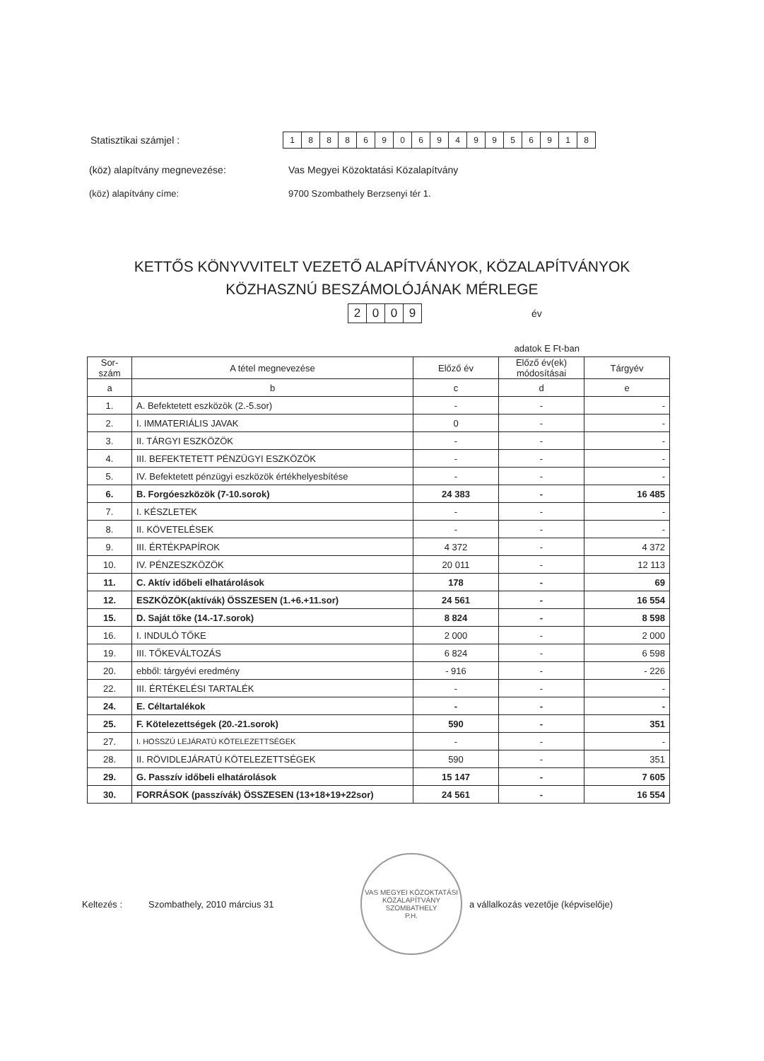Statisztikai számjel :
18886906949956918
(köz) alapítvány megnevezése: Vas Megyei Közoktatási Közalapítvány
(köz) alapítvány címe: 9700 Szombathely Berzsenyi tér 1.
KETTŐS KÖNYVVITELT VEZETŐ ALAPÍTVÁNYOK, KÖZALAPÍTVÁNYOK
KÖZHASZNÚ BESZÁMOLÓJÁNAK MÉRLEGE
2009
év
adatok E Ft-ban
| Sor- szám | A tétel megnevezése | Előző év | Előző év(ek) módosításai | Tárgyév |
| --- | --- | --- | --- | --- |
| a | b | c | d | e |
| 1. | A. Befektetett eszközök (2.-5.sor) | - | - | - |
| 2. | I. IMMATERIÁLIS JAVAK | 0 | - | - |
| 3. | II. TÁRGYI ESZKÖZÖK | - | - | - |
| 4. | III. BEFEKTETETT PÉNZÜGYI ESZKÖZÖK | - | - | - |
| 5. | IV. Befektetett pénzügyi eszközök értékhelyesbítése | - | - | - |
| 6. | B. Forgóeszközök (7-10.sorok) | 24 383 | - | 16 485 |
| 7. | I. KÉSZLETEK | - | - | - |
| 8. | II. KÖVETELÉSEK | - | - | - |
| 9. | III. ÉRTÉKPAPÍROK | 4 372 | - | 4 372 |
| 10. | IV. PÉNZESZKÖZÖK | 20 011 | - | 12 113 |
| 11. | C. Aktív időbeli elhatárolások | 178 | - | 69 |
| 12. | ESZKÖZÖK(aktívák) ÖSSZESEN (1.+6.+11.sor) | 24 561 | - | 16 554 |
| 15. | D. Saját tőke (14.-17.sorok) | 8 824 | - | 8 598 |
| 16. | I. INDULÓ TŐKE | 2 000 | - | 2 000 |
| 19. | III. TŐKEVÁLTOZÁS | 6 824 | - | 6 598 |
| 20. | ebből: tárgyévi eredmény | - 916 | - | - 226 |
| 22. | III. ÉRTÉKELÉSI TARTALÉK | - | - | - |
| 24. | E. Céltartalékok | - | - | - |
| 25. | F. Kötelezettségek (20.-21.sorok) | 590 | - | 351 |
| 27. | I. HOSSZÚ LEJÁRATÚ KÖTELEZETTSÉGEK | - | - | - |
| 28. | II. RÖVIDLEJÁRATÚ KÖTELEZETTSÉGEK | 590 | - | 351 |
| 29. | G. Passzív időbeli elhatárolások | 15 147 | - | 7 605 |
| 30. | FORRÁSOK (passzívák) ÖSSZESEN (13+18+19+22sor) | 24 561 | - | 16 554 |
Keltezés : Szombathely, 2010 március 31 VAS MEGYEI KÖZOKTATÁSI KÖZALAPÍTVÁNY SZOMBATHELY
P.H. a vállalkozás vezetője (képviselője)